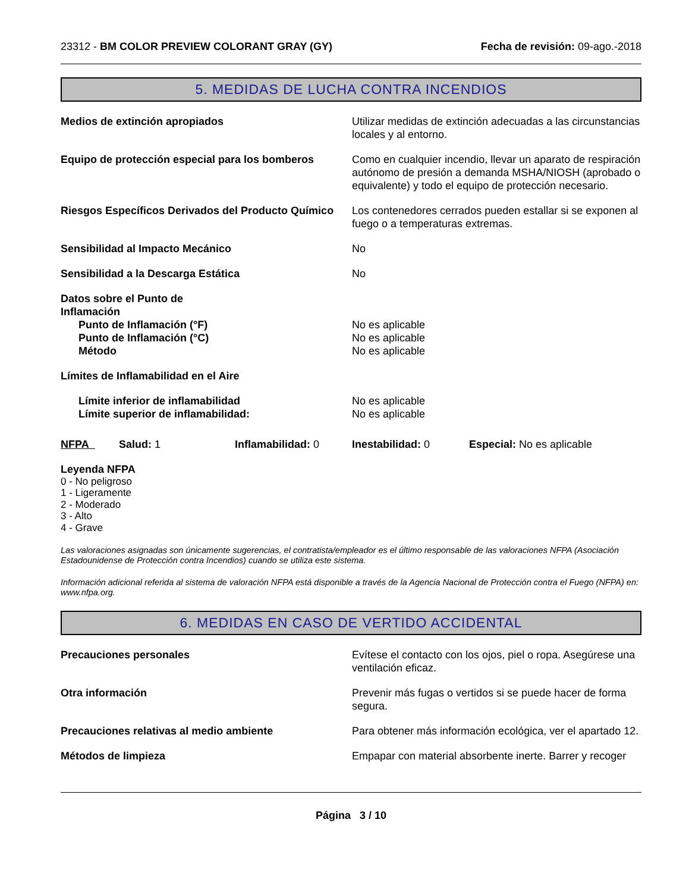23312 - BM COLOR PREVIEW COLORANT GRAY (GY) Fecha de revisión: 09-ago.-2018
5. MEDIDAS DE LUCHA CONTRA INCENDIOS
Medios de extinción apropiados Utilizar medidas de extinción adecuadas a las circunstancias locales y al entorno.
Equipo de protección especial para los bomberos
Como en cualquier incendio, llevar un aparato de respiración autónomo de presión a demanda MSHA/NIOSH (aprobado o equivalente) y todo el equipo de protección necesario.
Riesgos Específicos Derivados del Producto Químico
Los contenedores cerrados pueden estallar si se exponen al fuego o a temperaturas extremas.
Sensibilidad al Impacto Mecánico No
Sensibilidad a la Descarga Estática No
Datos sobre el Punto de
Inflamación
Punto de Inflamación (°F)
Punto de Inflamación (°C)
Método
No es aplicable
No es aplicable
No es aplicable
Límites de Inflamabilidad en el Aire
Límite inferior de inflamabilidad
Límite superior de inflamabilidad:
No es aplicable
No es aplicable
NFPA Salud: 1 Inflamabilidad: 0 Inestabilidad: 0 Especial: No es aplicable
Leyenda NFPA
0 - No peligroso
1 - Ligeramente
2 - Moderado
3 - Alto
4 - Grave
Las valoraciones asignadas son únicamente sugerencias, el contratista/empleador es el último responsable de las valoraciones NFPA (Asociación Estadounidense de Protección contra Incendios) cuando se utiliza este sistema.
Información adicional referida al sistema de valoración NFPA está disponible a través de la Agencia Nacional de Protección contra el Fuego (NFPA) en: www.nfpa.org.
6. MEDIDAS EN CASO DE VERTIDO ACCIDENTAL
Precauciones personales Evítese el contacto con los ojos, piel o ropa. Asegúrese una ventilación eficaz.
Otra información Prevenir más fugas o vertidos si se puede hacer de forma segura.
Precauciones relativas al medio ambiente Para obtener más información ecológica, ver el apartado 12.
Métodos de limpieza Empapar con material absorbente inerte. Barrer y recoger
Página 3 / 10